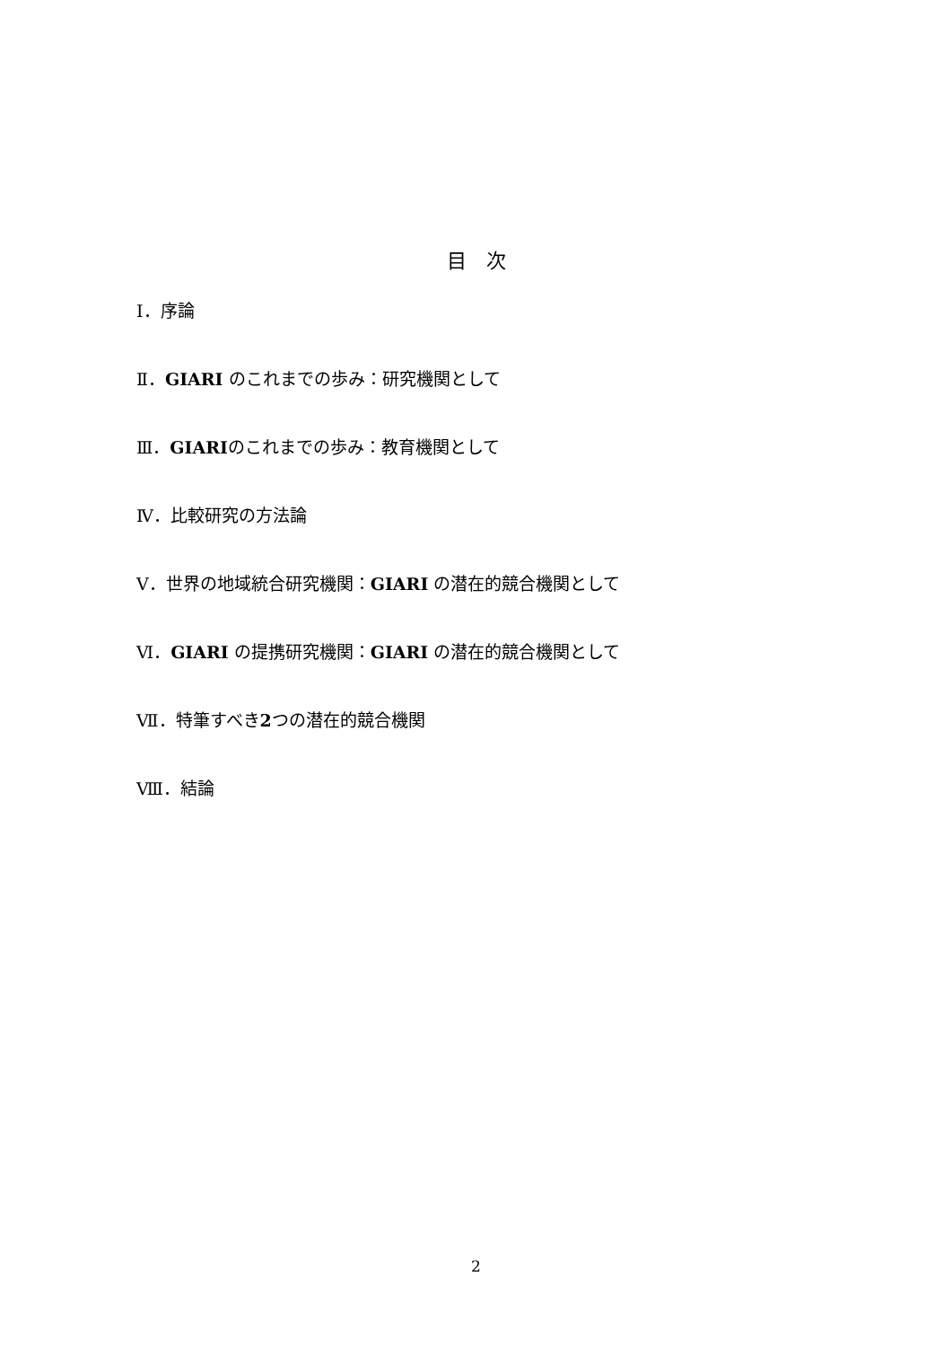目　次
Ⅰ．序論
Ⅱ．GIARI のこれまでの歩み：研究機関として
Ⅲ．GIARIのこれまでの歩み：教育機関として
Ⅳ．比較研究の方法論
Ⅴ．世界の地域統合研究機関：GIARI の潜在的競合機関として
Ⅵ．GIARI の提携研究機関：GIARI の潜在的競合機関として
Ⅶ．特筆すべき2つの潜在的競合機関
Ⅷ．結論
2